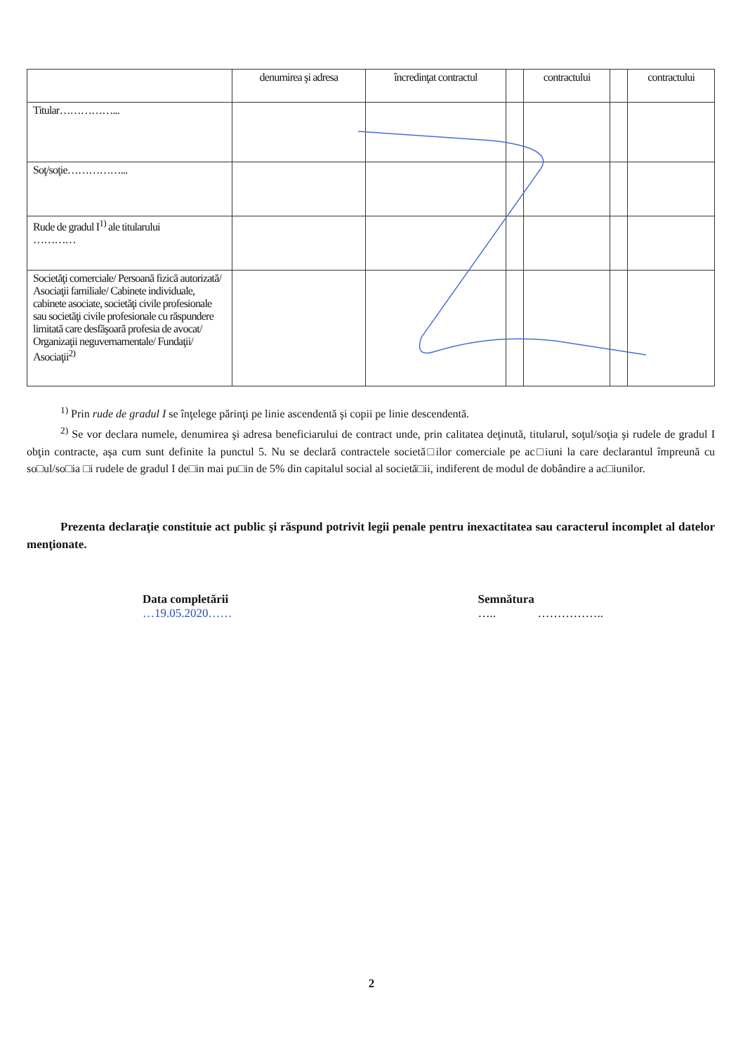| | denumirea şi adresa | încredinţat contractul | | contractului | | contractului |
| Titular……………... | | | | | | |
| Soţ/soţie……………... | | | | | | |
| Rude de gradul I<sup>1)</sup> ale titularului ………… | | | | | | |
| Societăţi comerciale/ Persoană fizică autorizată/ Asociaţii familiale/ Cabinete individuale, cabinete asociate, societăţi civile profesionale sau societăţi civile profesionale cu răspundere limitată care desfăşoară profesia de avocat/ Organizaţii neguvernamentale/ Fundaţii/ Asociaţii<sup>2)</sup> | | | | | | |
<sup>1)</sup> Prin rude de gradul I se înţelege părinţi pe linie ascendentă şi copii pe linie descendentă.
<sup>2)</sup> Se vor declara numele, denumirea şi adresa beneficiarului de contract unde, prin calitatea deţinută, titularul, soţul/soţia şi rudele de gradul I obţin contracte, aşa cum sunt definite la punctul 5. Nu se declară contractele societă□ilor comerciale pe ac□iuni la care declarantul împreună cu so□ul/so□ia □i rudele de gradul I de□in mai pu□in de 5% din capitalul social al societă□ii, indiferent de modul de dobândire a ac□iunilor.
Prezenta declaraţie constituie act public şi răspund potrivit legii penale pentru inexactitatea sau caracterul incomplet al datelor menţionate.
Data completării
…19.05.2020……
Semnătura
….. ……………..
2